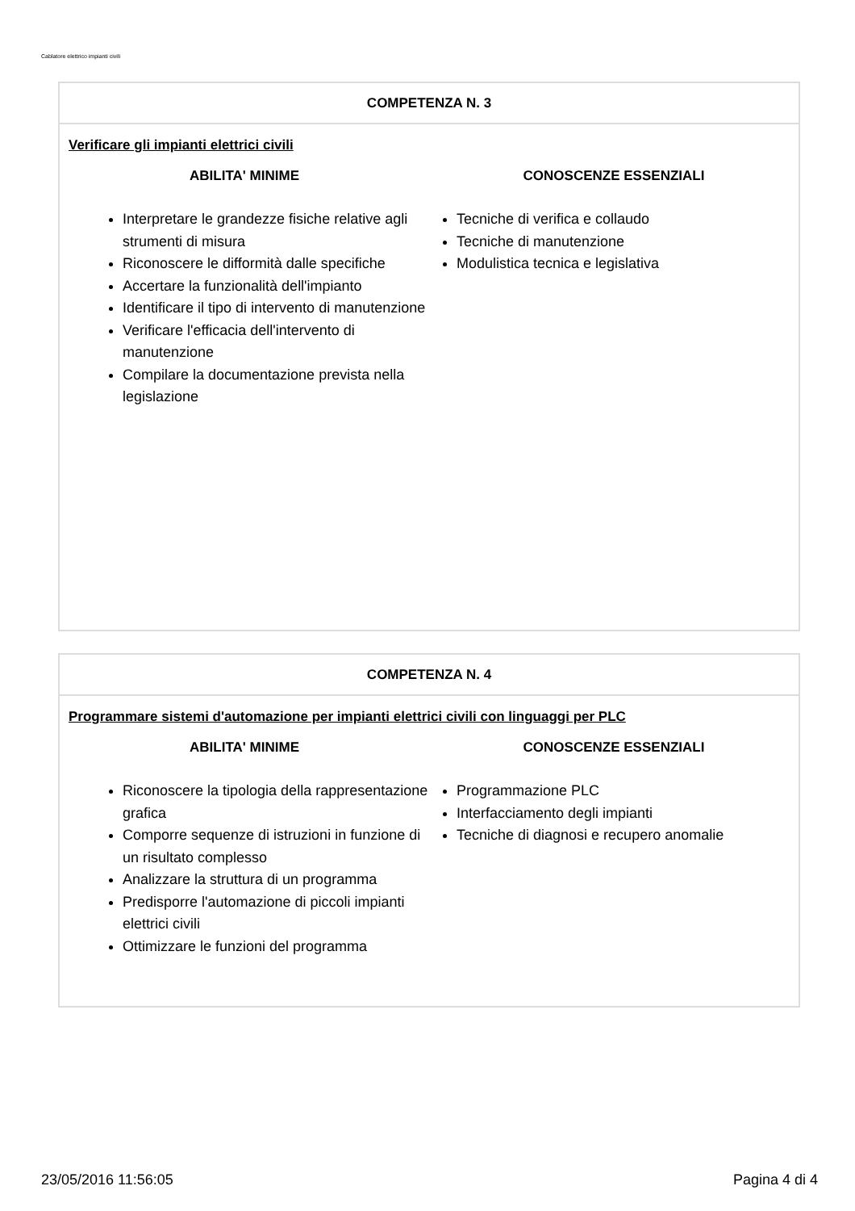Cablatore elettrico impianti civili
COMPETENZA N. 3
Verificare gli impianti elettrici civili
ABILITA' MINIME
Interpretare le grandezze fisiche relative agli strumenti di misura
Riconoscere le difformità dalle specifiche
Accertare la funzionalità dell'impianto
Identificare il tipo di intervento di manutenzione
Verificare l'efficacia dell'intervento di manutenzione
Compilare la documentazione prevista nella legislazione
CONOSCENZE ESSENZIALI
Tecniche di verifica e collaudo
Tecniche di manutenzione
Modulistica tecnica e legislativa
COMPETENZA N. 4
Programmare sistemi d'automazione per impianti elettrici civili con linguaggi per PLC
ABILITA' MINIME
Riconoscere la tipologia della rappresentazione grafica
Comporre sequenze di istruzioni in funzione di un risultato complesso
Analizzare la struttura di un programma
Predisporre l'automazione di piccoli impianti elettrici civili
Ottimizzare le funzioni del programma
CONOSCENZE ESSENZIALI
Programmazione PLC
Interfacciamento degli impianti
Tecniche di diagnosi e recupero anomalie
23/05/2016 11:56:05 Pagina 4 di 4